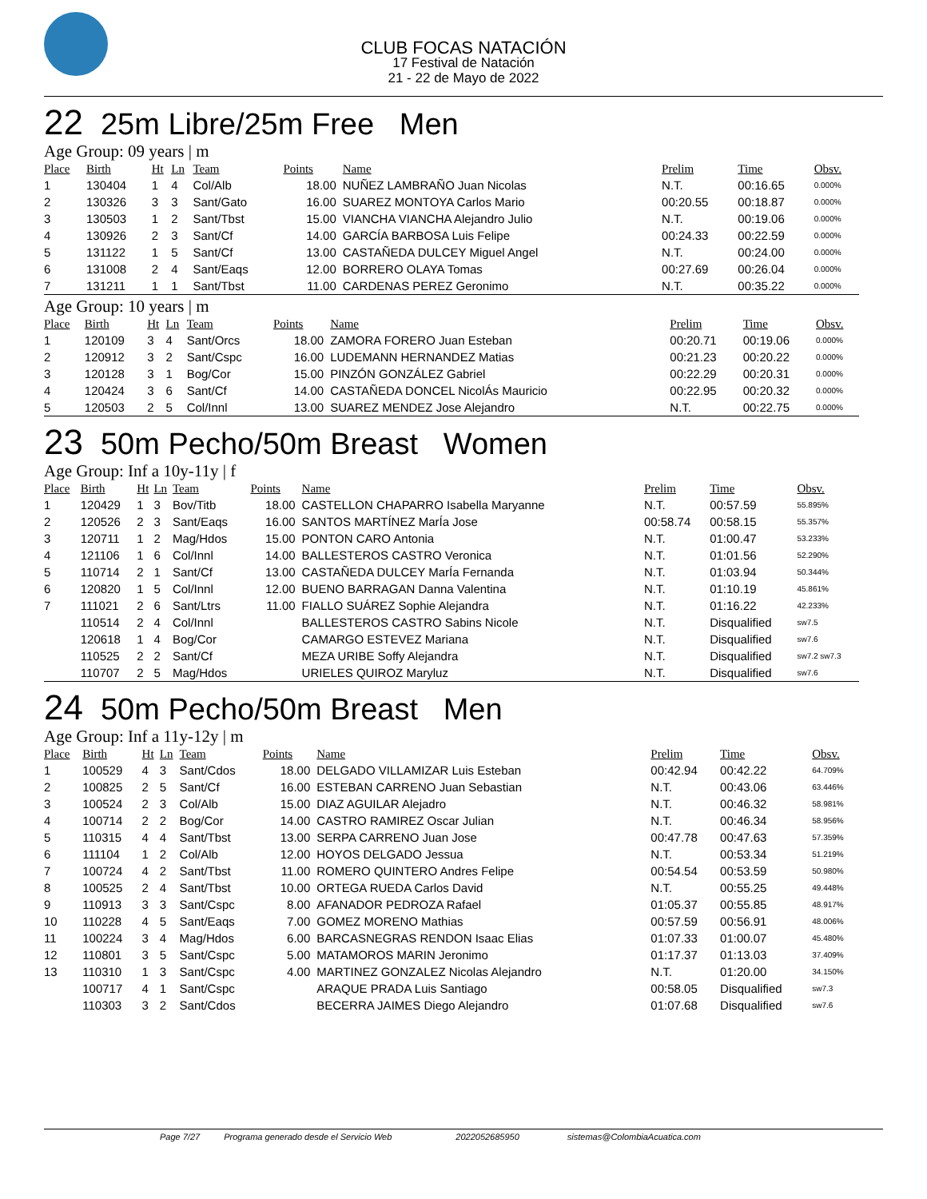CLUB FOCAS NATACIÓN
17 Festival de Natación
21 - 22 de Mayo de 2022
22 25m Libre/25m Free Men
Age Group: 09 years | m
| Place | Birth | Ht | Ln | Team | Points | Name | Prelim | Time | Obsv. |
| --- | --- | --- | --- | --- | --- | --- | --- | --- | --- |
| 1 | 130404 | 1 | 4 | Col/Alb | 18.00 | NUÑEZ LAMBRAÑO Juan Nicolas | N.T. | 00:16.65 | 0.000% |
| 2 | 130326 | 3 | 3 | Sant/Gato | 16.00 | SUAREZ MONTOYA Carlos Mario | 00:20.55 | 00:18.87 | 0.000% |
| 3 | 130503 | 1 | 2 | Sant/Tbst | 15.00 | VIANCHA VIANCHA Alejandro Julio | N.T. | 00:19.06 | 0.000% |
| 4 | 130926 | 2 | 3 | Sant/Cf | 14.00 | GARCÍA BARBOSA Luis Felipe | 00:24.33 | 00:22.59 | 0.000% |
| 5 | 131122 | 1 | 5 | Sant/Cf | 13.00 | CASTAÑEDA DULCEY Miguel Angel | N.T. | 00:24.00 | 0.000% |
| 6 | 131008 | 2 | 4 | Sant/Eaqs | 12.00 | BORRERO OLAYA Tomas | 00:27.69 | 00:26.04 | 0.000% |
| 7 | 131211 | 1 | 1 | Sant/Tbst | 11.00 | CARDENAS PEREZ Geronimo | N.T. | 00:35.22 | 0.000% |
Age Group: 10 years | m
| Place | Birth | Ht | Ln | Team | Points | Name | Prelim | Time | Obsv. |
| --- | --- | --- | --- | --- | --- | --- | --- | --- | --- |
| 1 | 120109 | 3 | 4 | Sant/Orcs | 18.00 | ZAMORA FORERO Juan Esteban | 00:20.71 | 00:19.06 | 0.000% |
| 2 | 120912 | 3 | 2 | Sant/Cspc | 16.00 | LUDEMANN HERNANDEZ Matias | 00:21.23 | 00:20.22 | 0.000% |
| 3 | 120128 | 3 | 1 | Bog/Cor | 15.00 | PINZÓN GONZÁLEZ Gabriel | 00:22.29 | 00:20.31 | 0.000% |
| 4 | 120424 | 3 | 6 | Sant/Cf | 14.00 | CASTAÑEDA DONCEL NicolÁs Mauricio | 00:22.95 | 00:20.32 | 0.000% |
| 5 | 120503 | 2 | 5 | Col/Innl | 13.00 | SUAREZ MENDEZ Jose Alejandro | N.T. | 00:22.75 | 0.000% |
23 50m Pecho/50m Breast Women
Age Group: Inf a 10y-11y | f
| Place | Birth | Ht | Ln | Team | Points | Name | Prelim | Time | Obsv. |
| --- | --- | --- | --- | --- | --- | --- | --- | --- | --- |
| 1 | 120429 | 1 | 3 | Bov/Titb | 18.00 | CASTELLON CHAPARRO Isabella Maryanne | N.T. | 00:57.59 | 55.895% |
| 2 | 120526 | 2 | 3 | Sant/Eaqs | 16.00 | SANTOS MARTÍNEZ MarÍa Jose | 00:58.74 | 00:58.15 | 55.357% |
| 3 | 120711 | 1 | 2 | Mag/Hdos | 15.00 | PONTON CARO Antonia | N.T. | 01:00.47 | 53.233% |
| 4 | 121106 | 1 | 6 | Col/Innl | 14.00 | BALLESTEROS CASTRO Veronica | N.T. | 01:01.56 | 52.290% |
| 5 | 110714 | 2 | 1 | Sant/Cf | 13.00 | CASTAÑEDA DULCEY MarÍa Fernanda | N.T. | 01:03.94 | 50.344% |
| 6 | 120820 | 1 | 5 | Col/Innl | 12.00 | BUENO BARRAGAN Danna Valentina | N.T. | 01:10.19 | 45.861% |
| 7 | 111021 | 2 | 6 | Sant/Ltrs | 11.00 | FIALLO SUÁREZ Sophie Alejandra | N.T. | 01:16.22 | 42.233% |
| | 110514 | 2 | 4 | Col/Innl | | BALLESTEROS CASTRO Sabins Nicole | N.T. | Disqualified | sw7.5 |
| | 120618 | 1 | 4 | Bog/Cor | | CAMARGO ESTEVEZ Mariana | N.T. | Disqualified | sw7.6 |
| | 110525 | 2 | 2 | Sant/Cf | | MEZA URIBE Soffy Alejandra | N.T. | Disqualified | sw7.2 sw7.3 |
| | 110707 | 2 | 5 | Mag/Hdos | | URIELES QUIROZ Maryluz | N.T. | Disqualified | sw7.6 |
24 50m Pecho/50m Breast Men
Age Group: Inf a 11y-12y | m
| Place | Birth | Ht | Ln | Team | Points | Name | Prelim | Time | Obsv. |
| --- | --- | --- | --- | --- | --- | --- | --- | --- | --- |
| 1 | 100529 | 4 | 3 | Sant/Cdos | 18.00 | DELGADO VILLAMIZAR Luis Esteban | 00:42.94 | 00:42.22 | 64.709% |
| 2 | 100825 | 2 | 5 | Sant/Cf | 16.00 | ESTEBAN CARRENO Juan Sebastian | N.T. | 00:43.06 | 63.446% |
| 3 | 100524 | 2 | 3 | Col/Alb | 15.00 | DIAZ AGUILAR Alejadro | N.T. | 00:46.32 | 58.981% |
| 4 | 100714 | 2 | 2 | Bog/Cor | 14.00 | CASTRO RAMIREZ Oscar Julian | N.T. | 00:46.34 | 58.956% |
| 5 | 110315 | 4 | 4 | Sant/Tbst | 13.00 | SERPA CARRENO Juan Jose | 00:47.78 | 00:47.63 | 57.359% |
| 6 | 111104 | 1 | 2 | Col/Alb | 12.00 | HOYOS DELGADO Jessua | N.T. | 00:53.34 | 51.219% |
| 7 | 100724 | 4 | 2 | Sant/Tbst | 11.00 | ROMERO QUINTERO Andres Felipe | 00:54.54 | 00:53.59 | 50.980% |
| 8 | 100525 | 2 | 4 | Sant/Tbst | 10.00 | ORTEGA RUEDA Carlos David | N.T. | 00:55.25 | 49.448% |
| 9 | 110913 | 3 | 3 | Sant/Cspc | 8.00 | AFANADOR PEDROZA Rafael | 01:05.37 | 00:55.85 | 48.917% |
| 10 | 110228 | 4 | 5 | Sant/Eaqs | 7.00 | GOMEZ MORENO Mathias | 00:57.59 | 00:56.91 | 48.006% |
| 11 | 100224 | 3 | 4 | Mag/Hdos | 6.00 | BARCASNEGRAS RENDON Isaac Elias | 01:07.33 | 01:00.07 | 45.480% |
| 12 | 110801 | 3 | 5 | Sant/Cspc | 5.00 | MATAMOROS MARIN Jeronimo | 01:17.37 | 01:13.03 | 37.409% |
| 13 | 110310 | 1 | 3 | Sant/Cspc | 4.00 | MARTINEZ GONZALEZ Nicolas Alejandro | N.T. | 01:20.00 | 34.150% |
| | 100717 | 4 | 1 | Sant/Cspc | | ARAQUE PRADA Luis Santiago | 00:58.05 | Disqualified | sw7.3 |
| | 110303 | 3 | 2 | Sant/Cdos | | BECERRA JAIMES Diego Alejandro | 01:07.68 | Disqualified | sw7.6 |
Page 7/27 Programa generado desde el Servicio Web 2022052685950 sistemas@ColombiaAcuatica.com